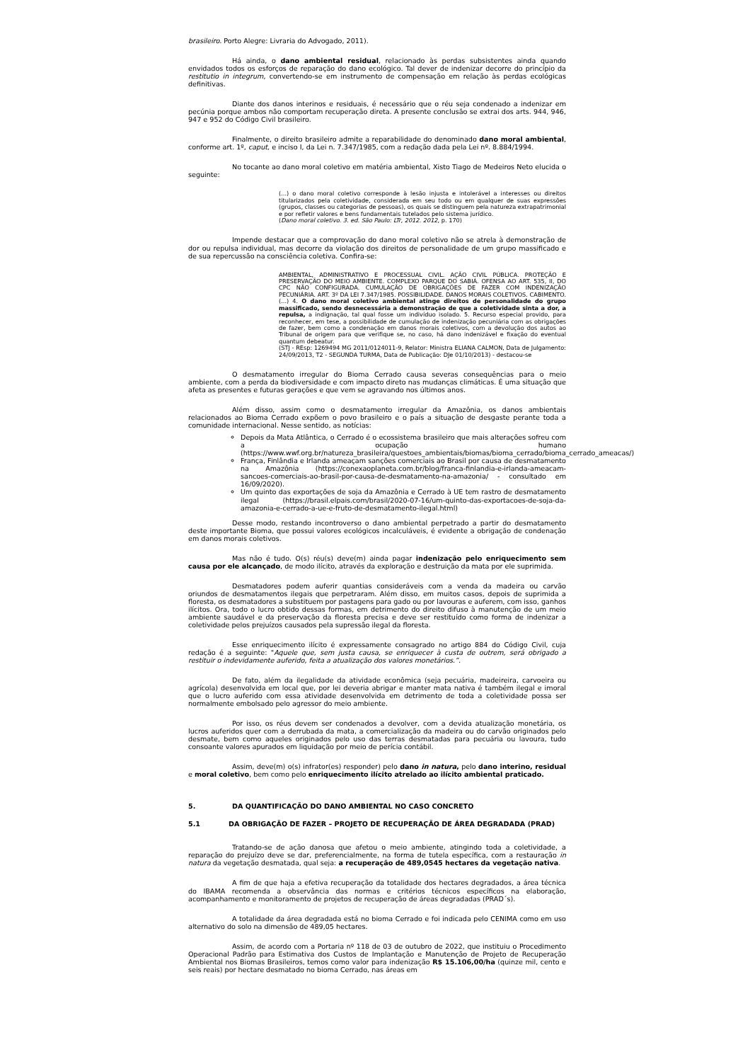brasileiro. Porto Alegre: Livraria do Advogado, 2011).
Há ainda, o dano ambiental residual, relacionado às perdas subsistentes ainda quando envidados todos os esforços de reparação do dano ecológico. Tal dever de indenizar decorre do princípio da restitutio in integrum, convertendo-se em instrumento de compensação em relação às perdas ecológicas definitivas.
Diante dos danos interinos e residuais, é necessário que o réu seja condenado a indenizar em pecúnia porque ambos não comportam recuperação direta. A presente conclusão se extrai dos arts. 944, 946, 947 e 952 do Código Civil brasileiro.
Finalmente, o direito brasileiro admite a reparabilidade do denominado dano moral ambiental, conforme art. 1º, caput, e inciso I, da Lei n. 7.347/1985, com a redação dada pela Lei nº. 8.884/1994.
No tocante ao dano moral coletivo em matéria ambiental, Xisto Tiago de Medeiros Neto elucida o seguinte:
(...) o dano moral coletivo corresponde à lesão injusta e intolerável a interesses ou direitos titularizados pela coletividade, considerada em seu todo ou em qualquer de suas expressões (grupos, classes ou categorias de pessoas), os quais se distinguem pela natureza extrapatrimonial e por refletir valores e bens fundamentais tutelados pelo sistema jurídico.
(Dano moral coletivo. 3. ed. São Paulo: LTr, 2012. 2012, p. 170)
Impende destacar que a comprovação do dano moral coletivo não se atrela à demonstração de dor ou repulsa individual, mas decorre da violação dos direitos de personalidade de um grupo massificado e de sua repercussão na consciência coletiva. Confira-se:
AMBIENTAL, ADMINISTRATIVO E PROCESSUAL CIVIL. AÇÃO CIVIL PÚBLICA. PROTEÇÃO E PRESERVAÇÃO DO MEIO AMBIENTE. COMPLEXO PARQUE DO SABIÁ. OFENSA AO ART. 535, II, DO CPC NÃO CONFIGURADA. CUMULAÇÃO DE OBRIGAÇÕES DE FAZER COM INDENIZAÇÃO PECUNIÁRIA. ART. 3º DA LEI 7.347/1985. POSSIBILIDADE. DANOS MORAIS COLETIVOS. CABIMENTO. (...) 4. O dano moral coletivo ambiental atinge direitos de personalidade do grupo massificado, sendo desnecessária a demonstração de que a coletividade sinta a dor, a repulsa, a indignação, tal qual fosse um indivíduo isolado. 5. Recurso especial provido, para reconhecer, em tese, a possibilidade de cumulação de indenização pecuniária com as obrigações de fazer, bem como a condenação em danos morais coletivos, com a devolução dos autos ao Tribunal de origem para que verifique se, no caso, há dano indenizável e fixação do eventual quantum debeatur.
(STJ - REsp: 1269494 MG 2011/0124011-9, Relator: Ministra ELIANA CALMON, Data de Julgamento: 24/09/2013, T2 - SEGUNDA TURMA, Data de Publicação: DJe 01/10/2013) - destacou-se
O desmatamento irregular do Bioma Cerrado causa severas consequências para o meio ambiente, com a perda da biodiversidade e com impacto direto nas mudanças climáticas. É uma situação que afeta as presentes e futuras gerações e que vem se agravando nos últimos anos.
Além disso, assim como o desmatamento irregular da Amazônia, os danos ambientais relacionados ao Bioma Cerrado expõem o povo brasileiro e o país a situação de desgaste perante toda a comunidade internacional. Nesse sentido, as notícias:
Depois da Mata Atlântica, o Cerrado é o ecossistema brasileiro que mais alterações sofreu com a ocupação humano (https://www.wwf.org.br/natureza_brasileira/questoes_ambientais/biomas/bioma_cerrado/bioma_cerrado_ameacas/)
França, Finlândia e Irlanda ameaçam sanções comerciais ao Brasil por causa de desmatamento na Amazônia (https://conexaoplaneta.com.br/blog/franca-finlandia-e-irlanda-ameacam-sancoes-comerciais-ao-brasil-por-causa-de-desmatamento-na-amazonia/ - consultado em 16/09/2020).
Um quinto das exportações de soja da Amazônia e Cerrado à UE tem rastro de desmatamento ilegal (https://brasil.elpais.com/brasil/2020-07-16/um-quinto-das-exportacoes-de-soja-da-amazonia-e-cerrado-a-ue-e-fruto-de-desmatamento-ilegal.html)
Desse modo, restando incontroverso o dano ambiental perpetrado a partir do desmatamento deste importante Bioma, que possui valores ecológicos incalculáveis, é evidente a obrigação de condenação em danos morais coletivos.
Mas não é tudo. O(s) réu(s) deve(m) ainda pagar indenização pelo enriquecimento sem causa por ele alcançado, de modo ilícito, através da exploração e destruição da mata por ele suprimida.
Desmatadores podem auferir quantias consideráveis com a venda da madeira ou carvão oriundos de desmatamentos ilegais que perpetraram. Além disso, em muitos casos, depois de suprimida a floresta, os desmatadores a substituem por pastagens para gado ou por lavouras e auferem, com isso, ganhos ilícitos. Ora, todo o lucro obtido dessas formas, em detrimento do direito difuso à manutenção de um meio ambiente saudável e da preservação da floresta precisa e deve ser restituído como forma de indenizar a coletividade pelos prejuízos causados pela supressão ilegal da floresta.
Esse enriquecimento ilícito é expressamente consagrado no artigo 884 do Código Civil, cuja redação é a seguinte: "Aquele que, sem justa causa, se enriquecer à custa de outrem, será obrigado a restituir o indevidamente auferido, feita a atualização dos valores monetários.”.
De fato, além da ilegalidade da atividade econômica (seja pecuária, madeireira, carvoeira ou agrícola) desenvolvida em local que, por lei deveria abrigar e manter mata nativa é também ilegal e imoral que o lucro auferido com essa atividade desenvolvida em detrimento de toda a coletividade possa ser normalmente embolsado pelo agressor do meio ambiente.
Por isso, os réus devem ser condenados a devolver, com a devida atualização monetária, os lucros auferidos quer com a derrubada da mata, a comercialização da madeira ou do carvão originados pelo desmate, bem como aqueles originados pelo uso das terras desmatadas para pecuária ou lavoura, tudo consoante valores apurados em liquidação por meio de perícia contábil.
Assim, deve(m) o(s) infrator(es) responder) pelo dano in natura, pelo dano interino, residual e moral coletivo, bem como pelo enriquecimento ilícito atrelado ao ilícito ambiental praticado.
5. DA QUANTIFICAÇÃO DO DANO AMBIENTAL NO CASO CONCRETO
5.1 DA OBRIGAÇÃO DE FAZER – PROJETO DE RECUPERAÇÃO DE ÁREA DEGRADADA (PRAD)
Tratando-se de ação danosa que afetou o meio ambiente, atingindo toda a coletividade, a reparação do prejuízo deve se dar, preferencialmente, na forma de tutela específica, com a restauração in natura da vegetação desmatada, qual seja: a recuperação de 489,0545 hectares da vegetação nativa.
A fim de que haja a efetiva recuperação da totalidade dos hectares degradados, a área técnica do IBAMA recomenda a observância das normas e critérios técnicos específicos na elaboração, acompanhamento e monitoramento de projetos de recuperação de áreas degradadas (PRAD´s).
A totalidade da área degradada está no bioma Cerrado e foi indicada pelo CENIMA como em uso alternativo do solo na dimensão de 489,05 hectares.
Assim, de acordo com a Portaria nº 118 de 03 de outubro de 2022, que instituiu o Procedimento Operacional Padrão para Estimativa dos Custos de Implantação e Manutenção de Projeto de Recuperação Ambiental nos Biomas Brasileiros, temos como valor para indenização R$ 15.106,00/ha (quinze mil, cento e seis reais) por hectare desmatado no bioma Cerrado, nas áreas em